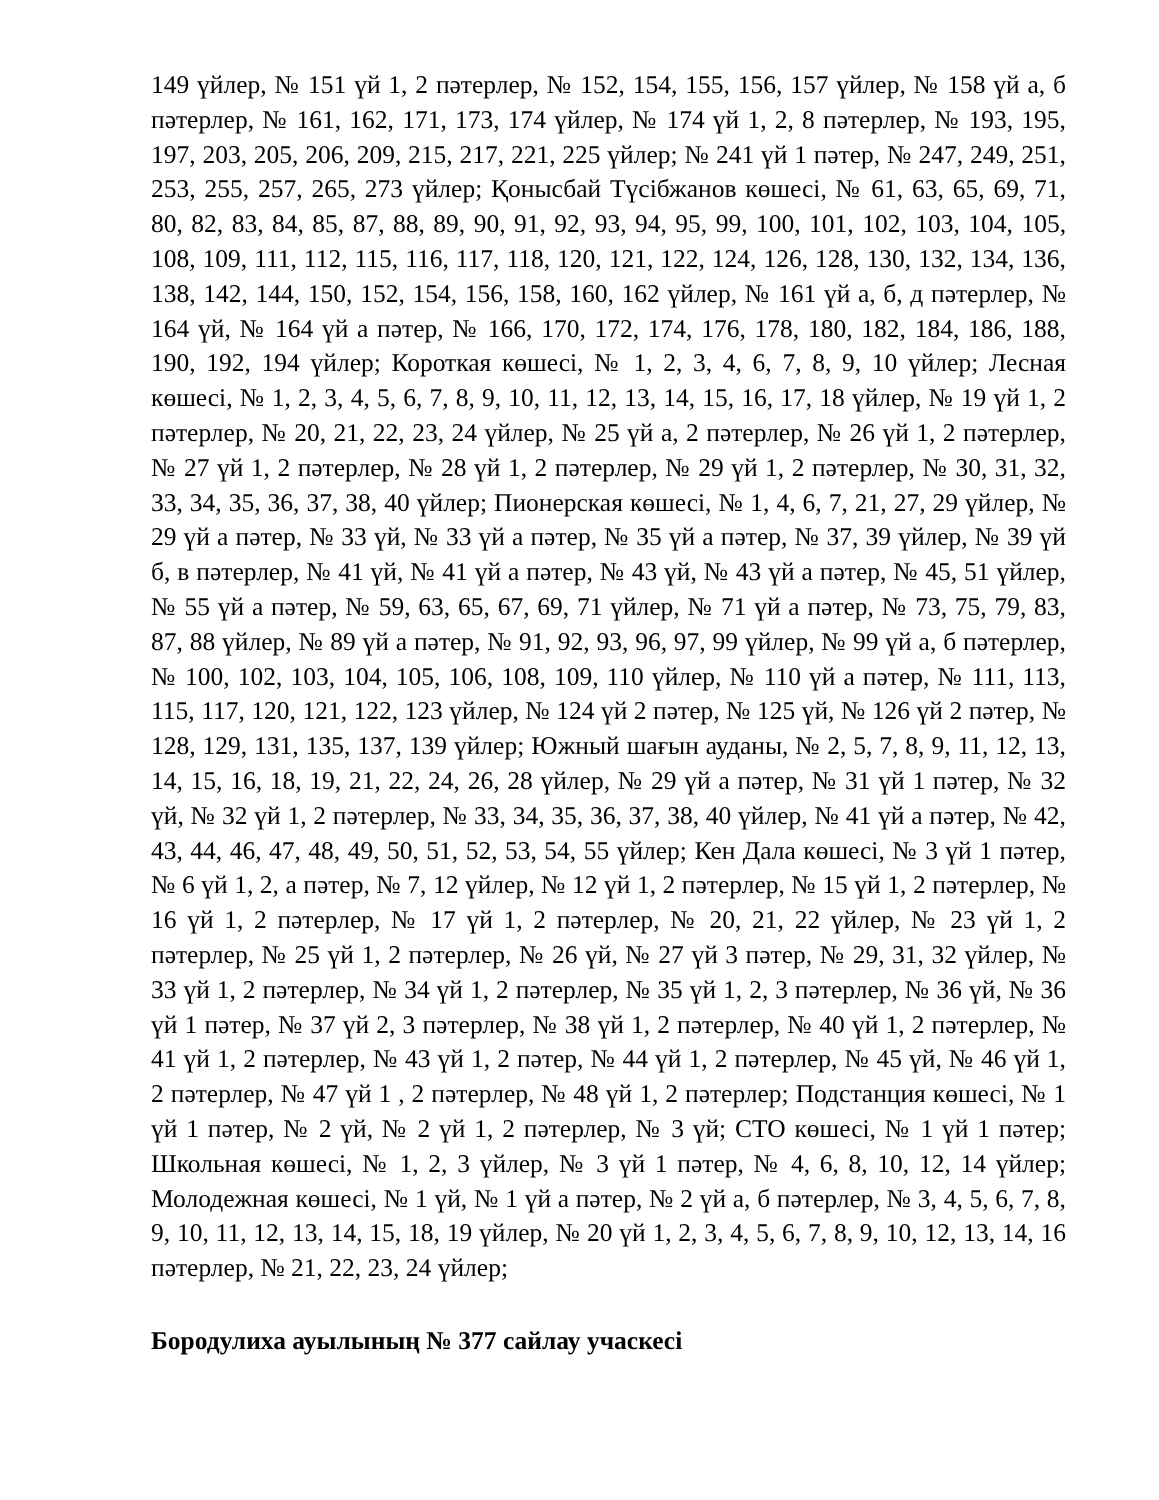149 үйлер, № 151 үй 1, 2 пәтерлер, № 152, 154, 155, 156, 157 үйлер, № 158 үй а, б пәтерлер, № 161, 162, 171, 173, 174 үйлер, № 174 үй 1, 2, 8 пәтерлер, № 193, 195, 197, 203, 205, 206, 209, 215, 217, 221, 225 үйлер; № 241 үй 1 пәтер, № 247, 249, 251, 253, 255, 257, 265, 273 үйлер; Қонысбай Түсібжанов көшесі, № 61, 63, 65, 69, 71, 80, 82, 83, 84, 85, 87, 88, 89, 90, 91, 92, 93, 94, 95, 99, 100, 101, 102, 103, 104, 105, 108, 109, 111, 112, 115, 116, 117, 118, 120, 121, 122, 124, 126, 128, 130, 132, 134, 136, 138, 142, 144, 150, 152, 154, 156, 158, 160, 162 үйлер, № 161 үй а, б, д пәтерлер, № 164 үй, № 164 үй а пәтер, № 166, 170, 172, 174, 176, 178, 180, 182, 184, 186, 188, 190, 192, 194 үйлер; Короткая көшесі, № 1, 2, 3, 4, 6, 7, 8, 9, 10 үйлер; Лесная көшесі, № 1, 2, 3, 4, 5, 6, 7, 8, 9, 10, 11, 12, 13, 14, 15, 16, 17, 18 үйлер, № 19 үй 1, 2 пәтерлер, № 20, 21, 22, 23, 24 үйлер, № 25 үй а, 2 пәтерлер, № 26 үй 1, 2 пәтерлер, № 27 үй 1, 2 пәтерлер, № 28 үй 1, 2 пәтерлер, № 29 үй 1, 2 пәтерлер, № 30, 31, 32, 33, 34, 35, 36, 37, 38, 40 үйлер; Пионерская көшесі, № 1, 4, 6, 7, 21, 27, 29 үйлер, № 29 үй а пәтер, № 33 үй, № 33 үй а пәтер, № 35 үй а пәтер, № 37, 39 үйлер, № 39 үй б, в пәтерлер, № 41 үй, № 41 үй а пәтер, № 43 үй, № 43 үй а пәтер, № 45, 51 үйлер, № 55 үй а пәтер, № 59, 63, 65, 67, 69, 71 үйлер, № 71 үй а пәтер, № 73, 75, 79, 83, 87, 88 үйлер, № 89 үй а пәтер, № 91, 92, 93, 96, 97, 99 үйлер, № 99 үй а, б пәтерлер, № 100, 102, 103, 104, 105, 106, 108, 109, 110 үйлер, № 110 үй а пәтер, № 111, 113, 115, 117, 120, 121, 122, 123 үйлер, № 124 үй 2 пәтер, № 125 үй, № 126 үй 2 пәтер, № 128, 129, 131, 135, 137, 139 үйлер; Южный шағын ауданы, № 2, 5, 7, 8, 9, 11, 12, 13, 14, 15, 16, 18, 19, 21, 22, 24, 26, 28 үйлер, № 29 үй а пәтер, № 31 үй 1 пәтер, № 32 үй, № 32 үй 1, 2 пәтерлер, № 33, 34, 35, 36, 37, 38, 40 үйлер, № 41 үй а пәтер, № 42, 43, 44, 46, 47, 48, 49, 50, 51, 52, 53, 54, 55 үйлер; Кен Дала көшесі, № 3 үй 1 пәтер, № 6 үй 1, 2, а пәтер, № 7, 12 үйлер, № 12 үй 1, 2 пәтерлер, № 15 үй 1, 2 пәтерлер, № 16 үй 1, 2 пәтерлер, № 17 үй 1, 2 пәтерлер, № 20, 21, 22 үйлер, № 23 үй 1, 2 пәтерлер, № 25 үй 1, 2 пәтерлер, № 26 үй, № 27 үй 3 пәтер, № 29, 31, 32 үйлер, № 33 үй 1, 2 пәтерлер, № 34 үй 1, 2 пәтерлер, № 35 үй 1, 2, 3 пәтерлер, № 36 үй, № 36 үй 1 пәтер, № 37 үй 2, 3 пәтерлер, № 38 үй 1, 2 пәтерлер, № 40 үй 1, 2 пәтерлер, № 41 үй 1, 2 пәтерлер, № 43 үй 1, 2 пәтер, № 44 үй 1, 2 пәтерлер, № 45 үй, № 46 үй 1, 2 пәтерлер, № 47 үй 1 , 2 пәтерлер, № 48 үй 1, 2 пәтерлер; Подстанция көшесі, № 1 үй 1 пәтер, № 2 үй, № 2 үй 1, 2 пәтерлер, № 3 үй; СТО көшесі, № 1 үй 1 пәтер; Школьная көшесі, № 1, 2, 3 үйлер, № 3 үй 1 пәтер, № 4, 6, 8, 10, 12, 14 үйлер; Молодежная көшесі, № 1 үй, № 1 үй а пәтер, № 2 үй а, б пәтерлер, № 3, 4, 5, 6, 7, 8, 9, 10, 11, 12, 13, 14, 15, 18, 19 үйлер, № 20 үй 1, 2, 3, 4, 5, 6, 7, 8, 9, 10, 12, 13, 14, 16 пәтерлер, № 21, 22, 23, 24 үйлер;
Бородулиха ауылының № 377 сайлау учаскесі